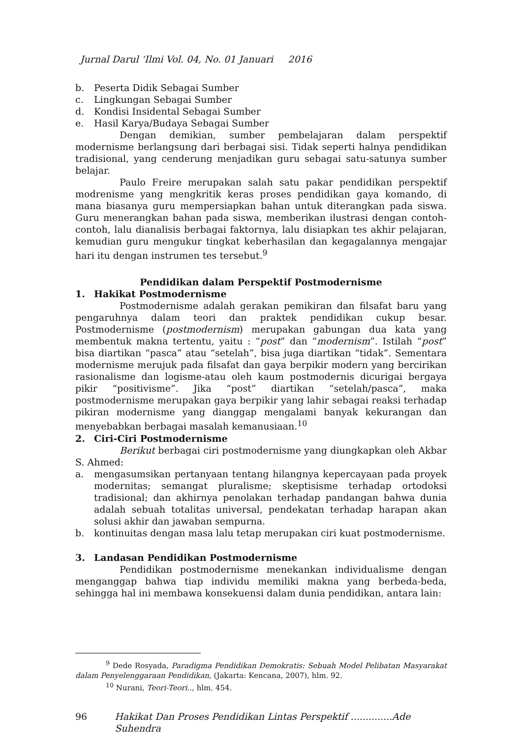Jurnal Darul ‘Ilmi Vol. 04, No. 01 Januari 2016
b. Peserta Didik Sebagai Sumber
c. Lingkungan Sebagai Sumber
d. Kondisi Insidental Sebagai Sumber
e. Hasil Karya/Budaya Sebagai Sumber
Dengan demikian, sumber pembelajaran dalam perspektif modernisme berlangsung dari berbagai sisi. Tidak seperti halnya pendidikan tradisional, yang cenderung menjadikan guru sebagai satu-satunya sumber belajar.
Paulo Freire merupakan salah satu pakar pendidikan perspektif modrenisme yang mengkritik keras proses pendidikan gaya komando, di mana biasanya guru mempersiapkan bahan untuk diterangkan pada siswa. Guru menerangkan bahan pada siswa, memberikan ilustrasi dengan contoh-contoh, lalu dianalisis berbagai faktornya, lalu disiapkan tes akhir pelajaran, kemudian guru mengukur tingkat keberhasilan dan kegagalannya mengajar hari itu dengan instrumen tes tersebut.<sup>9</sup>
Pendidikan dalam Perspektif Postmodernisme
1. Hakikat Postmodernisme
Postmodernisme adalah gerakan pemikiran dan filsafat baru yang pengaruhnya dalam teori dan praktek pendidikan cukup besar. Postmodernisme (postmodernism) merupakan gabungan dua kata yang membentuk makna tertentu, yaitu : “post” dan “modernism”. Istilah “post” bisa diartikan “pasca” atau “setelah”, bisa juga diartikan “tidak”. Sementara modernisme merujuk pada filsafat dan gaya berpikir modern yang bercirikan rasionalisme dan logisme-atau oleh kaum postmodernis dicurigai bergaya pikir “positivisme”. Jika “post” diartikan “setelah/pasca”, maka postmodernisme merupakan gaya berpikir yang lahir sebagai reaksi terhadap pikiran modernisme yang dianggap mengalami banyak kekurangan dan menyebabkan berbagai masalah kemanusiaan.<sup>10</sup>
2. Ciri-Ciri Postmodernisme
Berikut berbagai ciri postmodernisme yang diungkapkan oleh Akbar S. Ahmed:
a. mengasumsikan pertanyaan tentang hilangnya kepercayaan pada proyek modernitas; semangat pluralisme; skeptisisme terhadap ortodoksi tradisional; dan akhirnya penolakan terhadap pandangan bahwa dunia adalah sebuah totalitas universal, pendekatan terhadap harapan akan solusi akhir dan jawaban sempurna.
b. kontinuitas dengan masa lalu tetap merupakan ciri kuat postmodernisme.
3. Landasan Pendidikan Postmodernisme
Pendidikan postmodernisme menekankan individualisme dengan menganggap bahwa tiap individu memiliki makna yang berbeda-beda, sehingga hal ini membawa konsekuensi dalam dunia pendidikan, antara lain:
<sup>9</sup> Dede Rosyada, Paradigma Pendidikan Demokratis: Sebuah Model Pelibatan Masyarakat dalam Penyelenggaraan Pendidikan, (Jakarta: Kencana, 2007), hlm. 92.
<sup>10</sup> Nurani, Teori-Teori.., hlm. 454.
96 Hakikat Dan Proses Pendidikan Lintas Perspektif ..............Ade Suhendra